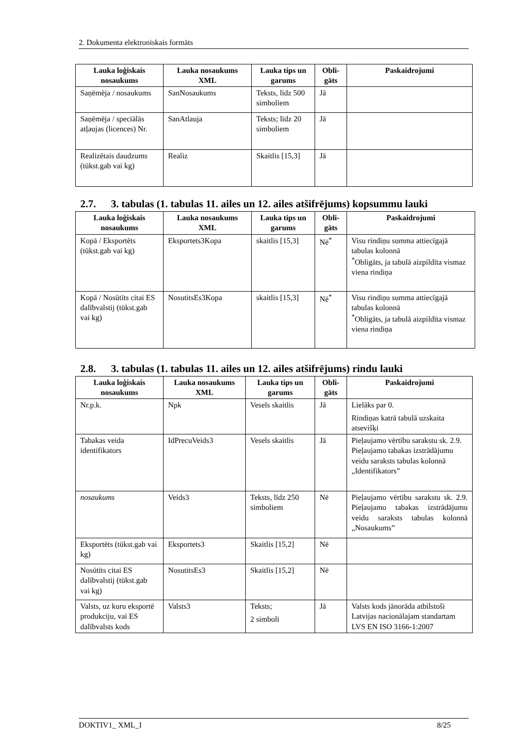2. Dokumenta elektroniskais formāts
| Lauka loģiskais nosaukums | Lauka nosaukums XML | Lauka tips un garums | Obli-gāts | Paskaidrojumi |
| --- | --- | --- | --- | --- |
| Saņēmēja / nosaukums | SanNosaukums | Teksts, līdz 500 simboliem | Jā | |
| Saņēmēja / speciālās atļaujas (licences) Nr. | SanAtlauja | Teksts; līdz 20 simboliem | Jā | |
| Realizētais daudzums (tūkst.gab vai kg) | Realiz | Skaitlis [15,3] | Jā | |
2.7. 3. tabulas (1. tabulas 11. ailes un 12. ailes atšifrējums) kopsummu lauki
| Lauka loģiskais nosaukums | Lauka nosaukums XML | Lauka tips un garums | Obli-gāts | Paskaidrojumi |
| --- | --- | --- | --- | --- |
| Kopā / Eksportēts (tūkst.gab vai kg) | Eksportets3Kopa | skaitlis [15,3] | Nē<sup>*</sup> | Visu rindiņu summa attiecīgajā tabulas kolonnā <sup>*</sup> Obligāts, ja tabulā aizpildīta vismaz viena rindiņa |
| Kopā / Nosūtīts citai ES dalībvalstij (tūkst.gab vai kg) | NosutitsEs3Kopa | skaitlis [15,3] | Nē<sup>*</sup> | Visu rindiņu summa attiecīgajā tabulas kolonnā <sup>*</sup> Obligāts, ja tabulā aizpildīta vismaz viena rindiņa |
2.8. 3. tabulas (1. tabulas 11. ailes un 12. ailes atšifrējums) rindu lauki
| Lauka loģiskais nosaukums | Lauka nosaukums XML | Lauka tips un garums | Obli-gāts | Paskaidrojumi |
| --- | --- | --- | --- | --- |
| Nr.p.k. | Npk | Vesels skaitlis | Jā | Lielāks par 0. Rindiņas katrā tabulā uzskaita atsevišķi |
| Tabakas veida identifikators | IdPrecuVeids3 | Vesels skaitlis | Jā | Pieļaujamo vērtību sarakstu sk. 2.9. Pieļaujamo tabakas izstrādājumu veidu saraksts tabulas kolonnā „Identifikators” |
| nosaukums | Veids3 | Teksts, līdz 250 simboliem | Nē | Pieļaujamo vērtību sarakstu sk. 2.9. Pieļaujamo tabakas izstrādājumu veidu saraksts tabulas kolonnā „Nosaukums” |
| Eksportēts (tūkst.gab vai kg) | Eksportets3 | Skaitlis [15,2] | Nē | |
| Nosūtīts citai ES dalībvalstij (tūkst.gab vai kg) | NosutitsEs3 | Skaitlis [15,2] | Nē | |
| Valsts, uz kuru eksportē produkciju, vai ES dalībvalsts kods | Valsts3 | Teksts; 2 simboli | Jā | Valsts kods jānorāda atbilstoši Latvijas nacionālajam standartam LVS EN ISO 3166-1:2007 |
DOKTIV1_ XML_I 8/25